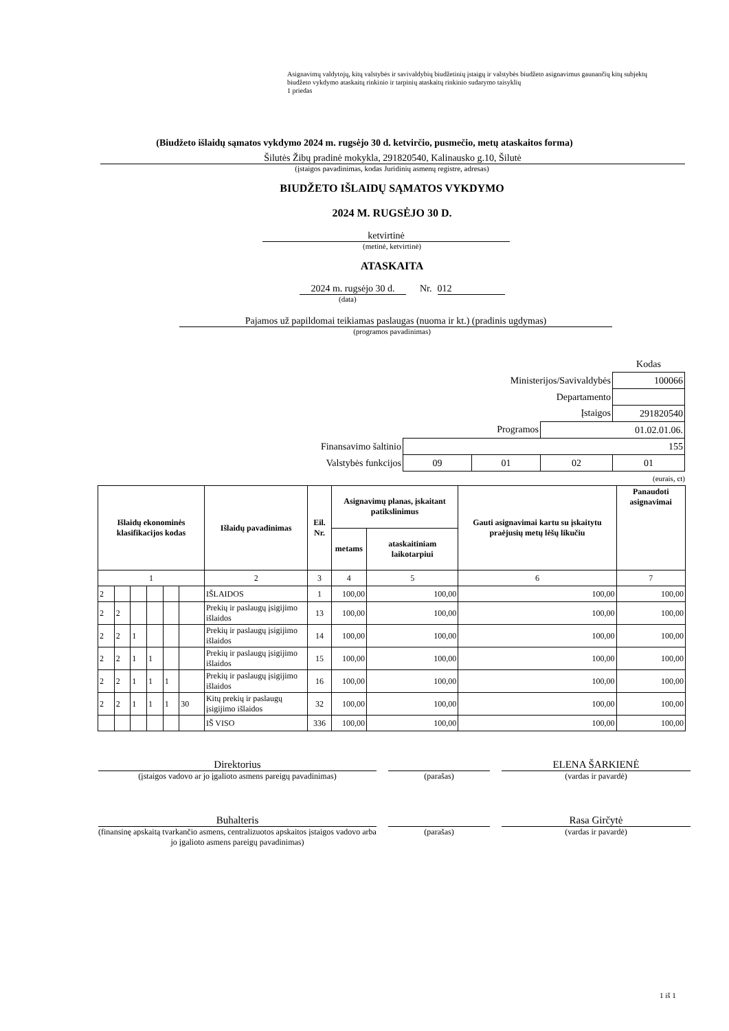Asignavimų valdytojų, kitų valstybės ir savivaldybių biudžetinių įstaigų ir valstybės biudžeto asignavimus gaunančių kitų subjektų biudžeto vykdymo ataskaitų rinkinio ir tarpinių ataskaitų rinkinio sudarymo taisyklių
1 priedas
(Biudžeto išlaidų sąmatos vykdymo 2024 m. rugsėjo 30 d. ketvirčio, pusmečio, metų ataskaitos forma)
Šilutės Žibų pradinė mokykla, 291820540, Kalinausko g.10, Šilutė
(įstaigos pavadinimas, kodas Juridinių asmenų registre, adresas)
BIUDŽETO IŠLAIDŲ SĄMATOS VYKDYMO
2024 M. RUGSĖJO 30 D.
ketvirtinė
(metinė, ketvirtinė)
ATASKAITA
2024 m. rugsėjo 30 d. Nr. 012
(data)
Pajamos už papildomai teikiamas paslaugas (nuoma ir kt.) (pradinis ugdymas)
(programos pavadinimas)
| | | | | Kodas |
| Ministerijos/Savivaldybės | | | | 100066 |
| Departamento | | | | |
| Įstaigos | | | | 291820540 |
| Programos | | | 01.02.01.06. | |
| Finansavimo šaltinio | 155 | | | |
| Valstybės funkcijos | 09 | 01 | 02 | 01 |
(eurais, ct)
| Išlaidų ekonominės klasifikacijos kodas | | | | | | Išlaidų pavadinimas | Eil. Nr. | Asignavimų planas, įskaitant patikslinimus | | Gauti asignavimai kartu su įskaitytu praėjusių metų lėšų likučiu | Panaudoti asignavimai |
| --- | --- | --- | --- | --- | --- | --- | --- | --- | --- | --- | --- |
| | | | | | | | | metams | ataskaitiniam laikotarpiui | | |
| 1 | | | | | | 2 | 3 | 4 | 5 | 6 | 7 |
| 2 | | | | | | IŠLAIDOS | 1 | 100,00 | 100,00 | 100,00 | 100,00 |
| 2 | 2 | | | | | Prekių ir paslaugų įsigijimo išlaidos | 13 | 100,00 | 100,00 | 100,00 | 100,00 |
| 2 | 2 | 1 | | | | Prekių ir paslaugų įsigijimo išlaidos | 14 | 100,00 | 100,00 | 100,00 | 100,00 |
| 2 | 2 | 1 | 1 | | | Prekių ir paslaugų įsigijimo išlaidos | 15 | 100,00 | 100,00 | 100,00 | 100,00 |
| 2 | 2 | 1 | 1 | 1 | | Prekių ir paslaugų įsigijimo išlaidos | 16 | 100,00 | 100,00 | 100,00 | 100,00 |
| 2 | 2 | 1 | 1 | 1 | 30 | Kitų prekių ir paslaugų įsigijimo išlaidos | 32 | 100,00 | 100,00 | 100,00 | 100,00 |
| | | | | | | IŠ VISO | 336 | 100,00 | 100,00 | 100,00 | 100,00 |
Direktorius ELENA ŠARKIENĖ
(įstaigos vadovo ar jo įgalioto asmens pareigų pavadinimas)
(parašas) (vardas ir pavardė)
Buhalteris Rasa Girčytė
(finansinę apskaitą tvarkančio asmens, centralizuotos apskaitos įstaigos vadovo arba jo įgalioto asmens pareigų pavadinimas)
(parašas) (vardas ir pavardė)
1 iš 1